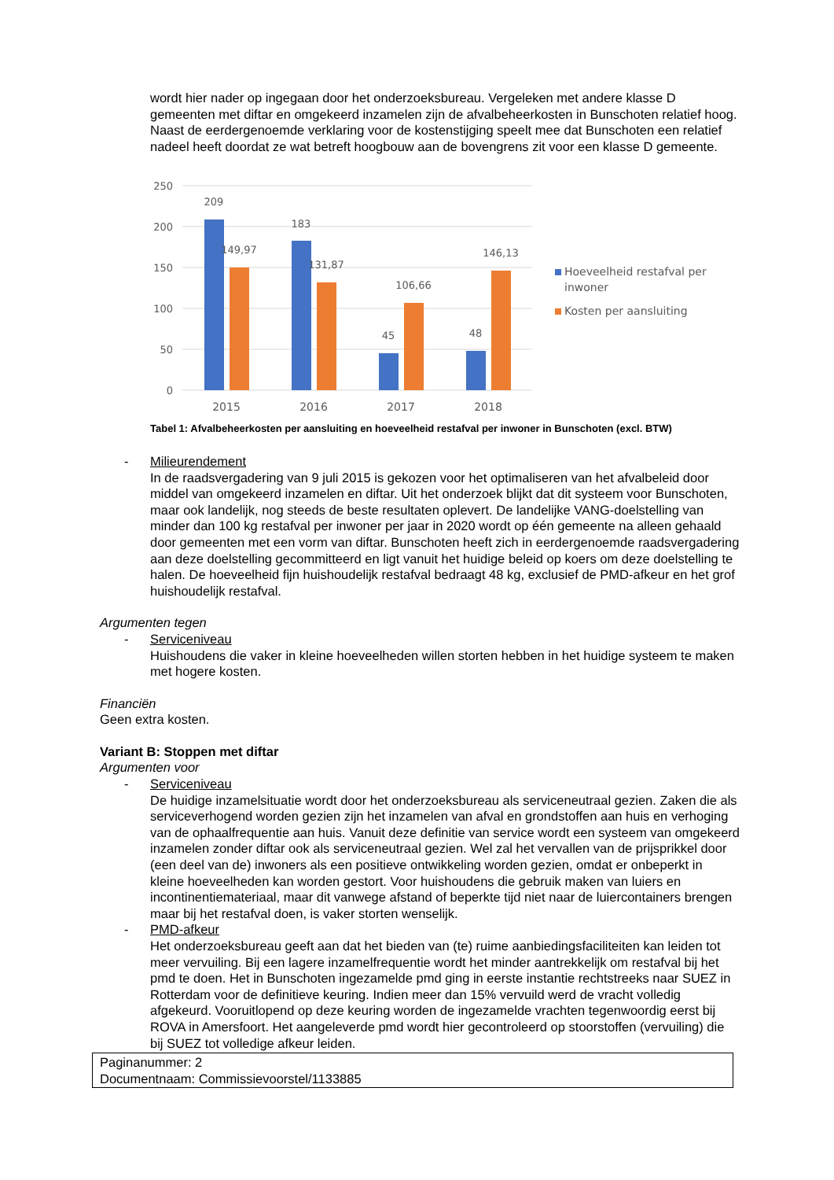wordt hier nader op ingegaan door het onderzoeksbureau. Vergeleken met andere klasse D gemeenten met diftar en omgekeerd inzamelen zijn de afvalbeheerkosten in Bunschoten relatief hoog. Naast de eerdergenoemde verklaring voor de kostenstijging speelt mee dat Bunschoten een relatief nadeel heeft doordat ze wat betreft hoogbouw aan de bovengrens zit voor een klasse D gemeente.
250
200
150
100
50
0
209
149,97
183
131,87
45
106,66
48
146,13
2015
2016
2017
2018
Hoeveelheid restafval per
inwoner
Kosten per aansluiting
Tabel 1: Afvalbeheerkosten per aansluiting en hoeveelheid restafval per inwoner in Bunschoten (excl. BTW)
- Milieurendement
In de raadsvergadering van 9 juli 2015 is gekozen voor het optimaliseren van het afvalbeleid door middel van omgekeerd inzamelen en diftar. Uit het onderzoek blijkt dat dit systeem voor Bunschoten, maar ook landelijk, nog steeds de beste resultaten oplevert. De landelijke VANG-doelstelling van minder dan 100 kg restafval per inwoner per jaar in 2020 wordt op één gemeente na alleen gehaald door gemeenten met een vorm van diftar. Bunschoten heeft zich in eerdergenoemde raadsvergadering aan deze doelstelling gecommitteerd en ligt vanuit het huidige beleid op koers om deze doelstelling te halen. De hoeveelheid fijn huishoudelijk restafval bedraagt 48 kg, exclusief de PMD-afkeur en het grof huishoudelijk restafval.
Argumenten tegen
- Serviceniveau
Huishoudens die vaker in kleine hoeveelheden willen storten hebben in het huidige systeem te maken met hogere kosten.
Financiën
Geen extra kosten.
Variant B: Stoppen met diftar
Argumenten voor
- Serviceniveau
De huidige inzamelsituatie wordt door het onderzoeksbureau als serviceneutraal gezien. Zaken die als serviceverhogend worden gezien zijn het inzamelen van afval en grondstoffen aan huis en verhoging van de ophaalfrequentie aan huis. Vanuit deze definitie van service wordt een systeem van omgekeerd inzamelen zonder diftar ook als serviceneutraal gezien. Wel zal het vervallen van de prijsprikkel door (een deel van de) inwoners als een positieve ontwikkeling worden gezien, omdat er onbeperkt in kleine hoeveelheden kan worden gestort. Voor huishoudens die gebruik maken van luiers en incontinentiemateriaal, maar dit vanwege afstand of beperkte tijd niet naar de luiercontainers brengen maar bij het restafval doen, is vaker storten wenselijk.
- PMD-afkeur
Het onderzoeksbureau geeft aan dat het bieden van (te) ruime aanbiedingsfaciliteiten kan leiden tot meer vervuiling. Bij een lagere inzamelfrequentie wordt het minder aantrekkelijk om restafval bij het pmd te doen. Het in Bunschoten ingezamelde pmd ging in eerste instantie rechtstreeks naar SUEZ in Rotterdam voor de definitieve keuring. Indien meer dan 15% vervuild werd de vracht volledig afgekeurd. Vooruitlopend op deze keuring worden de ingezamelde vrachten tegenwoordig eerst bij ROVA in Amersfoort. Het aangeleverde pmd wordt hier gecontroleerd op stoorstoffen (vervuiling) die bij SUEZ tot volledige afkeur leiden.
Paginanummer: 2
Documentnaam: Commissievoorstel/1133885